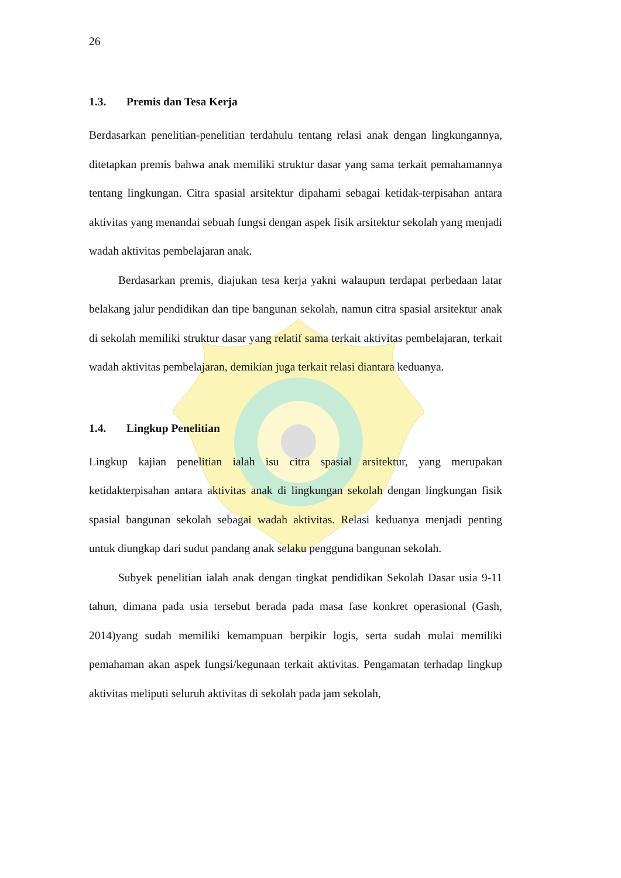26
1.3. Premis dan Tesa Kerja
Berdasarkan penelitian-penelitian terdahulu tentang relasi anak dengan lingkungannya, ditetapkan premis bahwa anak memiliki struktur dasar yang sama terkait pemahamannya tentang lingkungan. Citra spasial arsitektur dipahami sebagai ketidak-terpisahan antara aktivitas yang menandai sebuah fungsi dengan aspek fisik arsitektur sekolah yang menjadi wadah aktivitas pembelajaran anak.
Berdasarkan premis, diajukan tesa kerja yakni walaupun terdapat perbedaan latar belakang jalur pendidikan dan tipe bangunan sekolah, namun citra spasial arsitektur anak di sekolah memiliki struktur dasar yang relatif sama terkait aktivitas pembelajaran, terkait wadah aktivitas pembelajaran, demikian juga terkait relasi diantara keduanya.
1.4. Lingkup Penelitian
Lingkup kajian penelitian ialah isu citra spasial arsitektur, yang merupakan ketidakterpisahan antara aktivitas anak di lingkungan sekolah dengan lingkungan fisik spasial bangunan sekolah sebagai wadah aktivitas. Relasi keduanya menjadi penting untuk diungkap dari sudut pandang anak selaku pengguna bangunan sekolah.
Subyek penelitian ialah anak dengan tingkat pendidikan Sekolah Dasar usia 9-11 tahun, dimana pada usia tersebut berada pada masa fase konkret operasional (Gash, 2014)yang sudah memiliki kemampuan berpikir logis, serta sudah mulai memiliki pemahaman akan aspek fungsi/kegunaan terkait aktivitas. Pengamatan terhadap lingkup aktivitas meliputi seluruh aktivitas di sekolah pada jam sekolah,